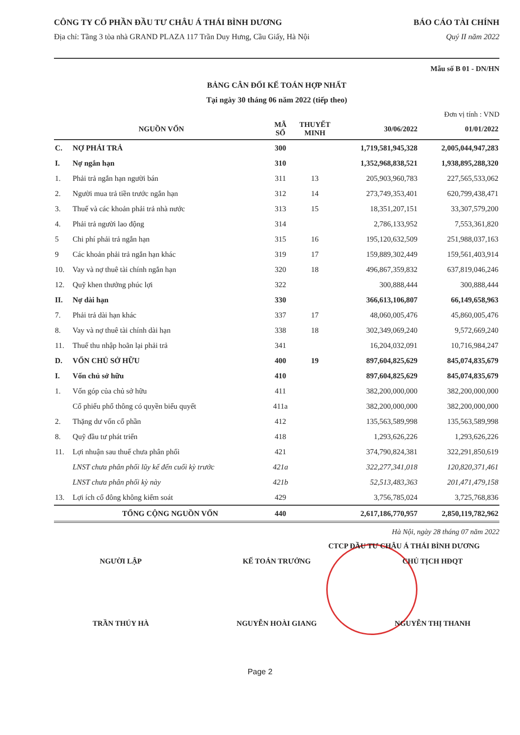CÔNG TY CỔ PHẦN ĐẦU TƯ CHÂU Á THÁI BÌNH DƯƠNG BÁO CÁO TÀI CHÍNH
Địa chỉ: Tầng 3 tòa nhà GRAND PLAZA 117 Trần Duy Hưng, Cầu Giấy, Hà Nội Quý II năm 2022
Mẫu số B 01 - DN/HN
BẢNG CÂN ĐỐI KẾ TOÁN HỢP NHẤT
Tại ngày 30 tháng 06 năm 2022 (tiếp theo)
Đơn vị tính : VND
| NGUỒN VỐN | | MÃ SỐ | THUYẾT MINH | 30/06/2022 | 01/01/2022 |
| --- | --- | --- | --- | --- | --- |
| C. | NỢ PHẢI TRẢ | 300 | | 1,719,581,945,328 | 2,005,044,947,283 |
| I. | Nợ ngắn hạn | 310 | | 1,352,968,838,521 | 1,938,895,288,320 |
| 1. | Phải trả ngắn hạn người bán | 311 | 13 | 205,903,960,783 | 227,565,533,062 |
| 2. | Người mua trả tiền trước ngắn hạn | 312 | 14 | 273,749,353,401 | 620,799,438,471 |
| 3. | Thuế và các khoản phải trả nhà nước | 313 | 15 | 18,351,207,151 | 33,307,579,200 |
| 4. | Phải trả người lao động | 314 | | 2,786,133,952 | 7,553,361,820 |
| 5 | Chi phí phải trả ngắn hạn | 315 | 16 | 195,120,632,509 | 251,988,037,163 |
| 9 | Các khoản phải trả ngắn hạn khác | 319 | 17 | 159,889,302,449 | 159,561,403,914 |
| 10. | Vay và nợ thuê tài chính ngắn hạn | 320 | 18 | 496,867,359,832 | 637,819,046,246 |
| 12. | Quỹ khen thưởng phúc lợi | 322 | | 300,888,444 | 300,888,444 |
| II. | Nợ dài hạn | 330 | | 366,613,106,807 | 66,149,658,963 |
| 7. | Phải trả dài hạn khác | 337 | 17 | 48,060,005,476 | 45,860,005,476 |
| 8. | Vay và nợ thuê tài chính dài hạn | 338 | 18 | 302,349,069,240 | 9,572,669,240 |
| 11. | Thuế thu nhập hoãn lại phải trả | 341 | | 16,204,032,091 | 10,716,984,247 |
| D. | VỐN CHỦ SỞ HỮU | 400 | 19 | 897,604,825,629 | 845,074,835,679 |
| I. | Vốn chủ sở hữu | 410 | | 897,604,825,629 | 845,074,835,679 |
| 1. | Vốn góp của chủ sở hữu | 411 | | 382,200,000,000 | 382,200,000,000 |
| | Cổ phiếu phổ thông có quyền biểu quyết | 411a | | 382,200,000,000 | 382,200,000,000 |
| 2. | Thặng dư vốn cổ phần | 412 | | 135,563,589,998 | 135,563,589,998 |
| 8. | Quỹ đầu tư phát triển | 418 | | 1,293,626,226 | 1,293,626,226 |
| 11. | Lợi nhuận sau thuế chưa phân phối | 421 | | 374,790,824,381 | 322,291,850,619 |
| | LNST chưa phân phối lũy kế đến cuối kỳ trước | 421a | | 322,277,341,018 | 120,820,371,461 |
| | LNST chưa phân phối kỳ này | 421b | | 52,513,483,363 | 201,471,479,158 |
| 13. | Lợi ích cổ đông không kiểm soát | 429 | | 3,756,785,024 | 3,725,768,836 |
| | TỔNG CỘNG NGUỒN VỐN | 440 | | 2,617,186,770,957 | 2,850,119,782,962 |
Hà Nội, ngày 28 tháng 07 năm 2022
CTCP ĐẦU TƯ CHÂU Á THÁI BÌNH DƯƠNG
NGƯỜI LẬP KẾ TOÁN TRƯỞNG CHỦ TỊCH HĐQT
TRẦN THÚY HÀ NGUYỄN HOÀI GIANG NGUYỄN THỊ THANH
Page 2